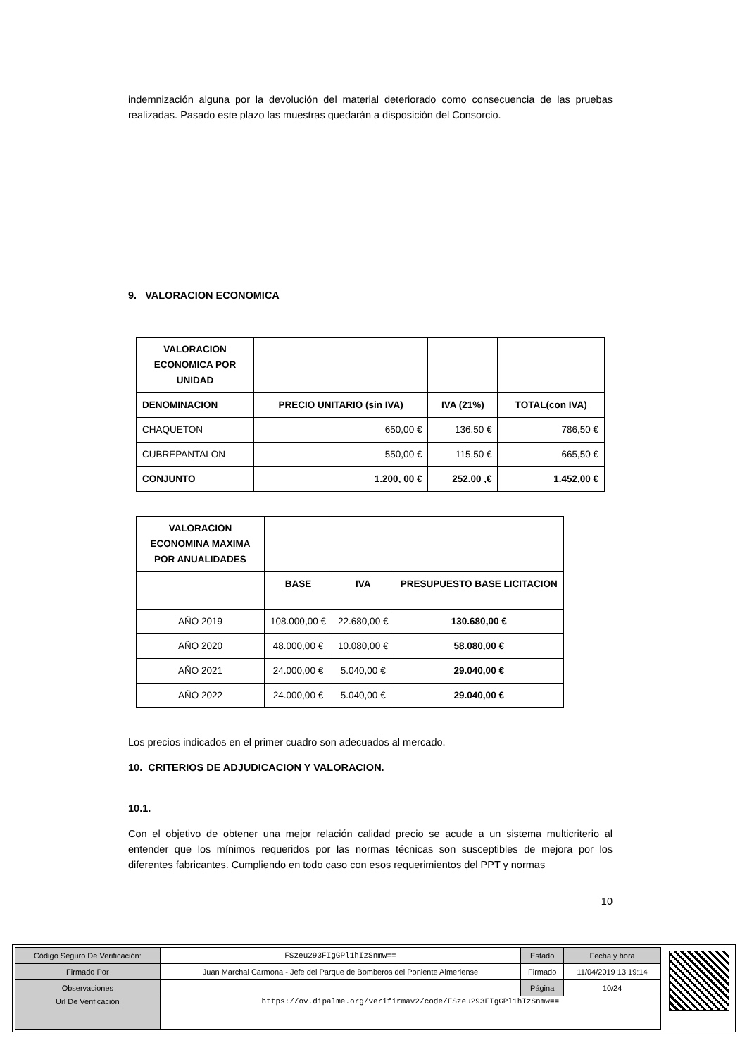indemnización alguna por la devolución del material deteriorado como consecuencia de las pruebas realizadas. Pasado este plazo las muestras quedarán a disposición del Consorcio.
9. VALORACION ECONOMICA
| VALORACION ECONOMICA POR UNIDAD | | | |
| DENOMINACION | PRECIO UNITARIO (sin IVA) | IVA (21%) | TOTAL(con IVA) |
| CHAQUETON | 650,00 € | 136.50 € | 786,50 € |
| CUBREPANTALON | 550,00 € | 115,50 € | 665,50 € |
| CONJUNTO | 1.200, 00 € | 252.00 ,€ | 1.452,00 € |
| VALORACION ECONOMINA MAXIMA POR ANUALIDADES | | | |
| | BASE | IVA | PRESUPUESTO BASE LICITACION |
| AÑO 2019 | 108.000,00 € | 22.680,00 € | 130.680,00 € |
| AÑO 2020 | 48.000,00 € | 10.080,00 € | 58.080,00 € |
| AÑO 2021 | 24.000,00 € | 5.040,00 € | 29.040,00 € |
| AÑO 2022 | 24.000,00 € | 5.040,00 € | 29.040,00 € |
Los precios indicados en el primer cuadro son adecuados al mercado.
10. CRITERIOS DE ADJUDICACION Y VALORACION.
10.1.
Con el objetivo de obtener una mejor relación calidad precio se acude a un sistema multicriterio al entender que los mínimos requeridos por las normas técnicas son susceptibles de mejora por los diferentes fabricantes. Cumpliendo en todo caso con esos requerimientos del PPT y normas
10
| Código Seguro De Verificación: | FSzeu293FIgGPl1hIzSnmw== | Estado | Fecha y hora |
| Firmado Por | Juan Marchal Carmona - Jefe del Parque de Bomberos del Poniente Almeriense | Firmado | 11/04/2019 13:19:14 |
| Observaciones | | Página | 10/24 |
| Url De Verificación | https://ov.dipalme.org/verifirmav2/code/FSzeu293FIgGPl1hIzSnmw== | | |